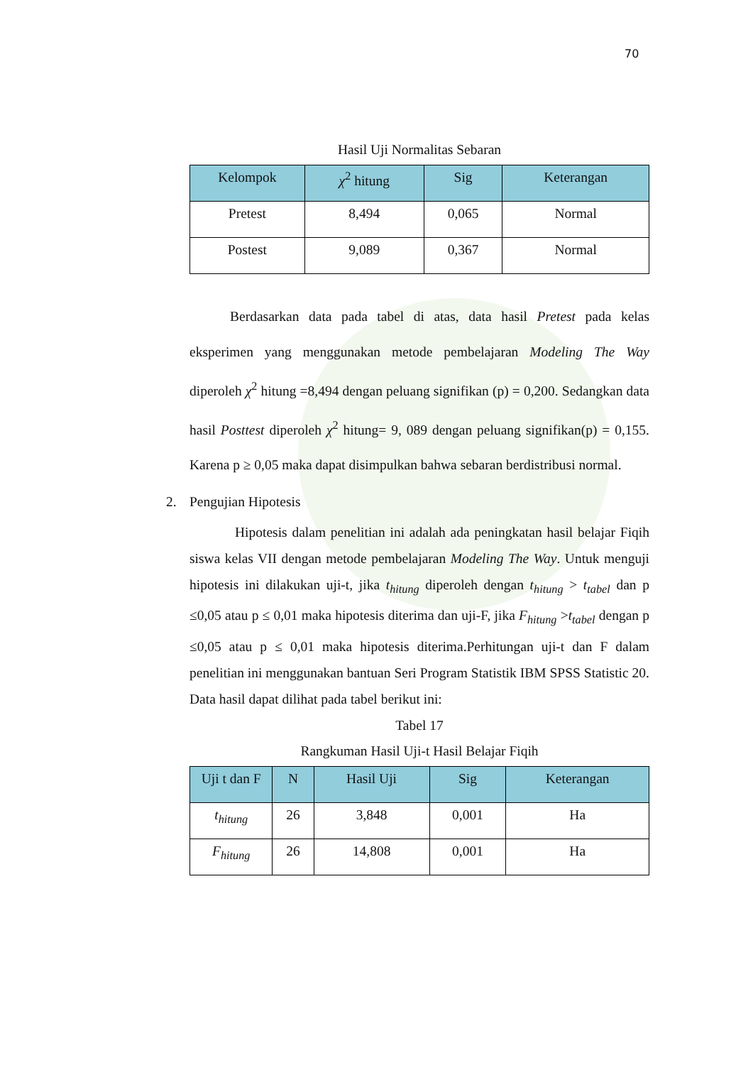70
Hasil Uji Normalitas Sebaran
| Kelompok | χ<sup>2</sup> hitung | Sig | Keterangan |
| --- | --- | --- | --- |
| Pretest | 8,494 | 0,065 | Normal |
| Postest | 9,089 | 0,367 | Normal |
Berdasarkan data pada tabel di atas, data hasil Pretest pada kelas eksperimen yang menggunakan metode pembelajaran Modeling The Way diperoleh χ<sup>2</sup> hitung =8,494 dengan peluang signifikan (p) = 0,200. Sedangkan data hasil Posttest diperoleh χ<sup>2</sup> hitung= 9, 089 dengan peluang signifikan(p) = 0,155. Karena p ≥ 0,05 maka dapat disimpulkan bahwa sebaran berdistribusi normal.
2. Pengujian Hipotesis
Hipotesis dalam penelitian ini adalah ada peningkatan hasil belajar Fiqih siswa kelas VII dengan metode pembelajaran Modeling The Way. Untuk menguji hipotesis ini dilakukan uji-t, jika t<sub>hitung</sub> diperoleh dengan t<sub>hitung</sub> > t<sub>tabel</sub> dan p ≤0,05 atau p ≤ 0,01 maka hipotesis diterima dan uji-F, jika F<sub>hitung</sub> >t<sub>tabel</sub> dengan p ≤0,05 atau p ≤ 0,01 maka hipotesis diterima.Perhitungan uji-t dan F dalam penelitian ini menggunakan bantuan Seri Program Statistik IBM SPSS Statistic 20. Data hasil dapat dilihat pada tabel berikut ini:
Tabel 17
Rangkuman Hasil Uji-t Hasil Belajar Fiqih
| Uji t dan F | N | Hasil Uji | Sig | Keterangan |
| --- | --- | --- | --- | --- |
| t<sub>hitung</sub> | 26 | 3,848 | 0,001 | Ha |
| F<sub>hitung</sub> | 26 | 14,808 | 0,001 | Ha |